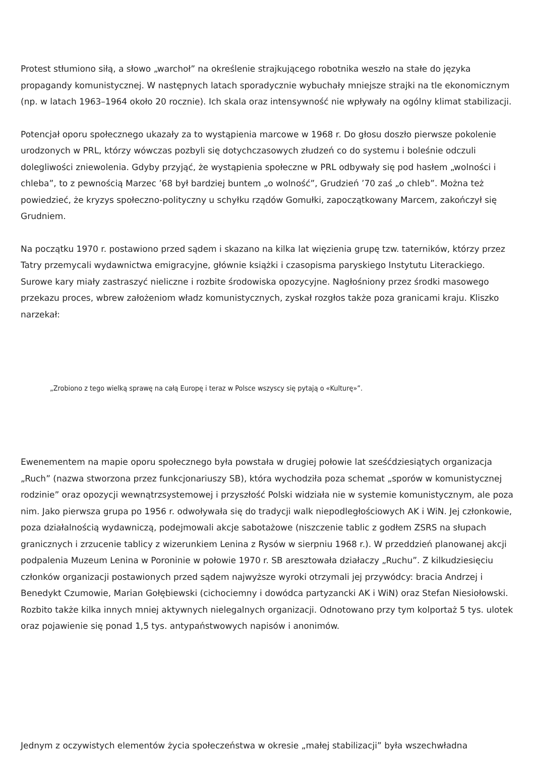Protest stłumiono siłą, a słowo „warchoł” na określenie strajkującego robotnika weszło na stałe do języka propagandy komunistycznej. W następnych latach sporadycznie wybuchały mniejsze strajki na tle ekonomicznym (np. w latach 1963–1964 około 20 rocznie). Ich skala oraz intensywność nie wpływały na ogólny klimat stabilizacji.
Potencjał oporu społecznego ukazały za to wystąpienia marcowe w 1968 r. Do głosu doszło pierwsze pokolenie urodzonych w PRL, którzy wówczas pozbyli się dotychczasowych złudzeń co do systemu i boleśnie odczuli dolegliwości zniewolenia. Gdyby przyjąć, że wystąpienia społeczne w PRL odbywały się pod hasłem „wolności i chleba”, to z pewnością Marzec ’68 był bardziej buntem „o wolność”, Grudzień ’70 zaś „o chleb”. Można też powiedzieć, że kryzys społeczno-polityczny u schyłku rządów Gomułki, zapoczątkowany Marcem, zakończył się Grudniem.
Na początku 1970 r. postawiono przed sądem i skazano na kilka lat więzienia grupę tzw. taterników, którzy przez Tatry przemycali wydawnictwa emigracyjne, głównie książki i czasopisma paryskiego Instytutu Literackiego. Surowe kary miały zastraszyć nieliczne i rozbite środowiska opozycyjne. Nagłośniony przez środki masowego przekazu proces, wbrew założeniom władz komunistycznych, zyskał rozgłos także poza granicami kraju. Kliszko narzekał:
„Zrobiono z tego wielką sprawę na całą Europę i teraz w Polsce wszyscy się pytają o «Kulturę»”.
Ewenementem na mapie oporu społecznego była powstała w drugiej połowie lat sześćdziesiątych organizacja „Ruch” (nazwa stworzona przez funkcjonariuszy SB), która wychodziła poza schemat „sporów w komunistycznej rodzinie” oraz opozycji wewnątrzsystemowej i przyszłość Polski widziała nie w systemie komunistycznym, ale poza nim. Jako pierwsza grupa po 1956 r. odwoływała się do tradycji walk niepodległościowych AK i WiN. Jej członkowie, poza działalnością wydawniczą, podejmowali akcje sabotażowe (niszczenie tablic z godłem ZSRS na słupach granicznych i zrzucenie tablicy z wizerunkiem Lenina z Rysów w sierpniu 1968 r.). W przeddzień planowanej akcji podpalenia Muzeum Lenina w Poroninie w połowie 1970 r. SB aresztowała działaczy „Ruchu”. Z kilkudziesięciu członków organizacji postawionych przed sądem najwyższe wyroki otrzymali jej przywódcy: bracia Andrzej i Benedykt Czumowie, Marian Gołębiewski (cichociemny i dowódca partyzancki AK i WiN) oraz Stefan Niesiołowski. Rozbito także kilka innych mniej aktywnych nielegalnych organizacji. Odnotowano przy tym kolportaż 5 tys. ulotek oraz pojawienie się ponad 1,5 tys. antypaństwowych napisów i anonimów.
Jednym z oczywistych elementów życia społeczeństwa w okresie „małej stabilizacji” była wszechwładna